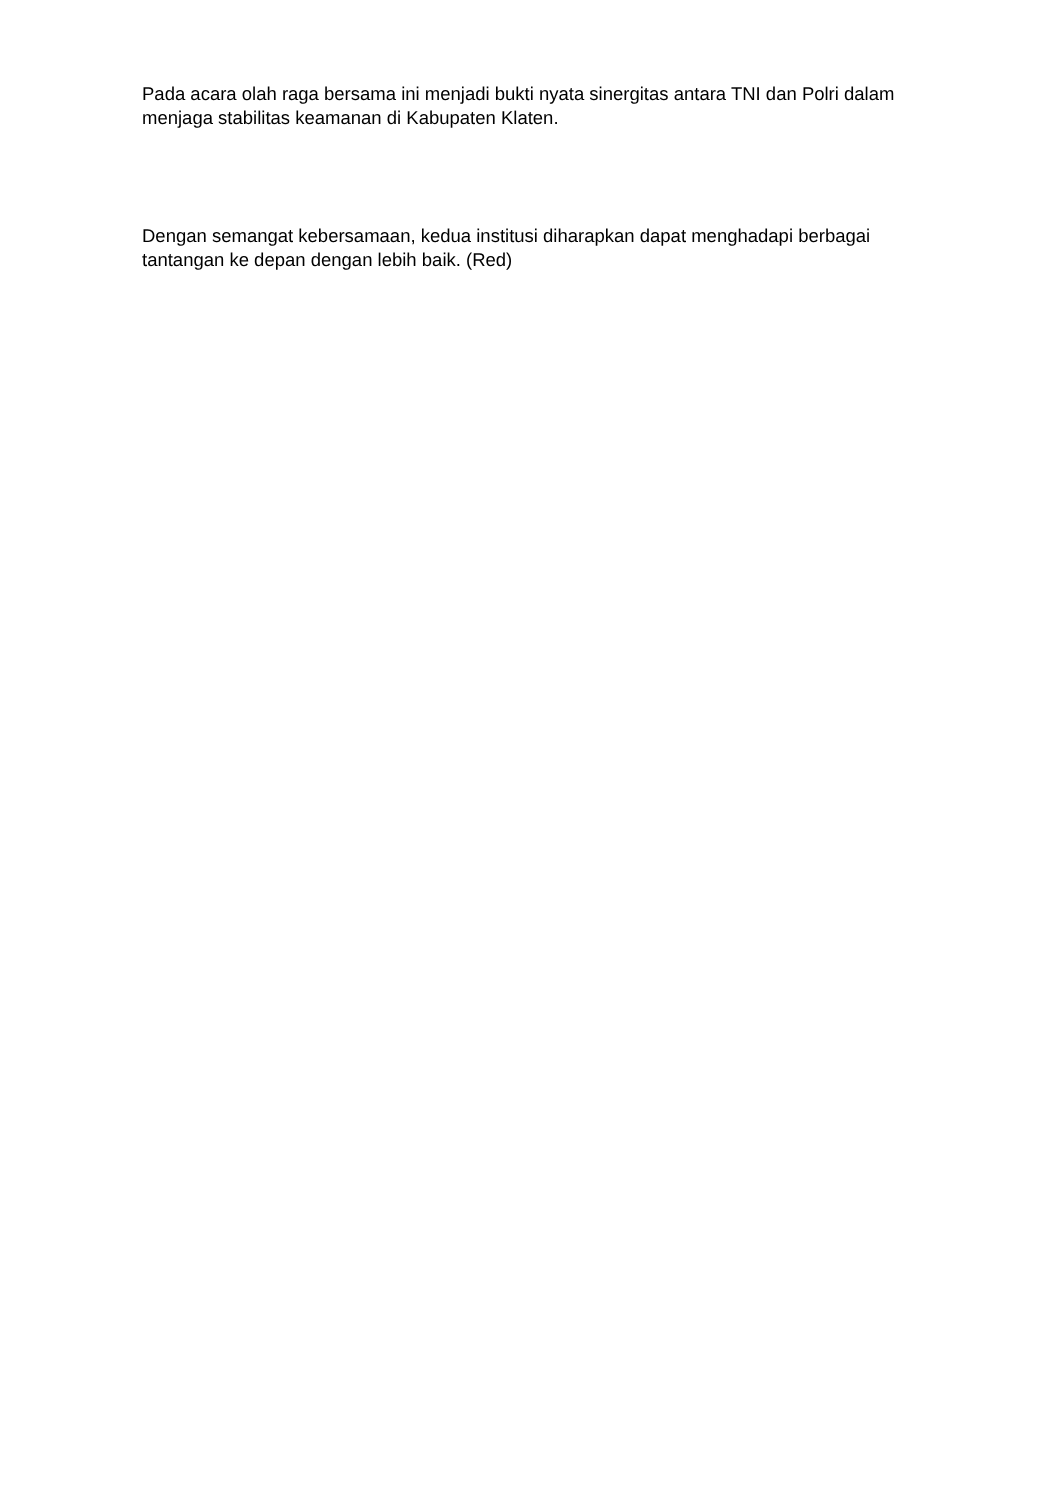Pada acara olah raga bersama ini menjadi bukti nyata sinergitas antara TNI dan Polri dalam menjaga stabilitas keamanan di Kabupaten Klaten.
Dengan semangat kebersamaan, kedua institusi diharapkan dapat menghadapi berbagai tantangan ke depan dengan lebih baik. (Red)